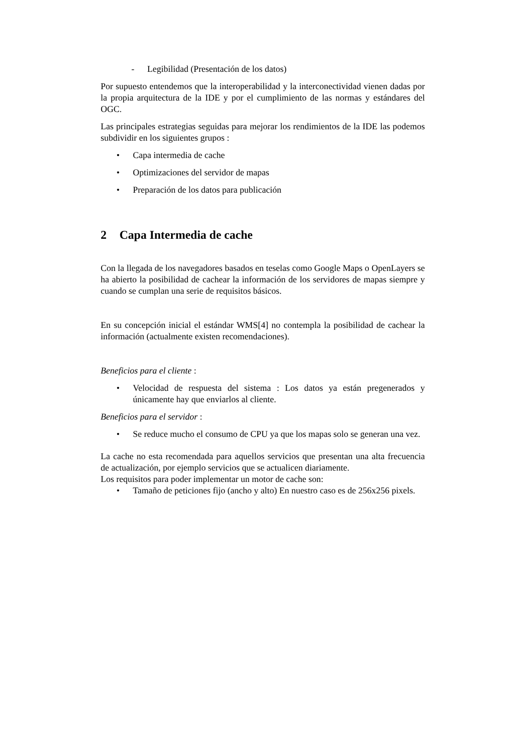- Legibilidad (Presentación de los datos)
Por supuesto entendemos que la interoperabilidad y la interconectividad vienen dadas por la propia arquitectura de la IDE y por el cumplimiento de las normas y estándares del OGC.
Las principales estrategias seguidas para mejorar los rendimientos de la IDE las podemos subdividir en los siguientes grupos :
• Capa intermedia de cache
• Optimizaciones del servidor de mapas
• Preparación de los datos para publicación
2 Capa Intermedia de cache
Con la llegada de los navegadores basados en teselas como Google Maps o OpenLayers se ha abierto la posibilidad de cachear la información de los servidores de mapas siempre y cuando se cumplan una serie de requisitos básicos.
En su concepción inicial el estándar WMS[4] no contempla la posibilidad de cachear la información (actualmente existen recomendaciones).
Beneficios para el cliente :
• Velocidad de respuesta del sistema : Los datos ya están pregenerados y únicamente hay que enviarlos al cliente.
Beneficios para el servidor :
• Se reduce mucho el consumo de CPU ya que los mapas solo se generan una vez.
La cache no esta recomendada para aquellos servicios que presentan una alta frecuencia de actualización, por ejemplo servicios que se actualicen diariamente.
Los requisitos para poder implementar un motor de cache son:
• Tamaño de peticiones fijo (ancho y alto) En nuestro caso es de 256x256 pixels.